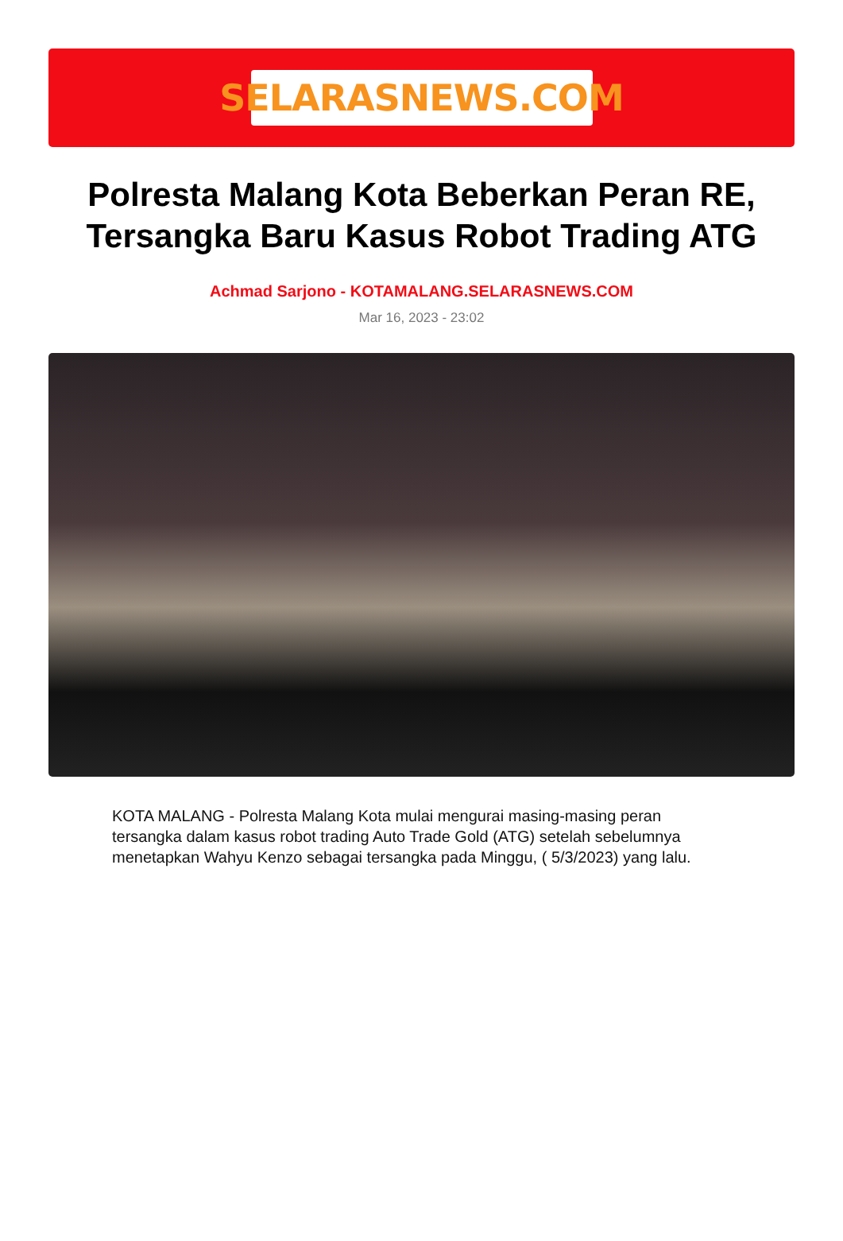SELARASNEWS.COM
Polresta Malang Kota Beberkan Peran RE, Tersangka Baru Kasus Robot Trading ATG
Achmad Sarjono - KOTAMALANG.SELARASNEWS.COM
Mar 16, 2023 - 23:02
KOTA MALANG - Polresta Malang Kota mulai mengurai masing-masing peran tersangka dalam kasus robot trading Auto Trade Gold (ATG) setelah sebelumnya menetapkan Wahyu Kenzo sebagai tersangka pada Minggu, ( 5/3/2023) yang lalu.